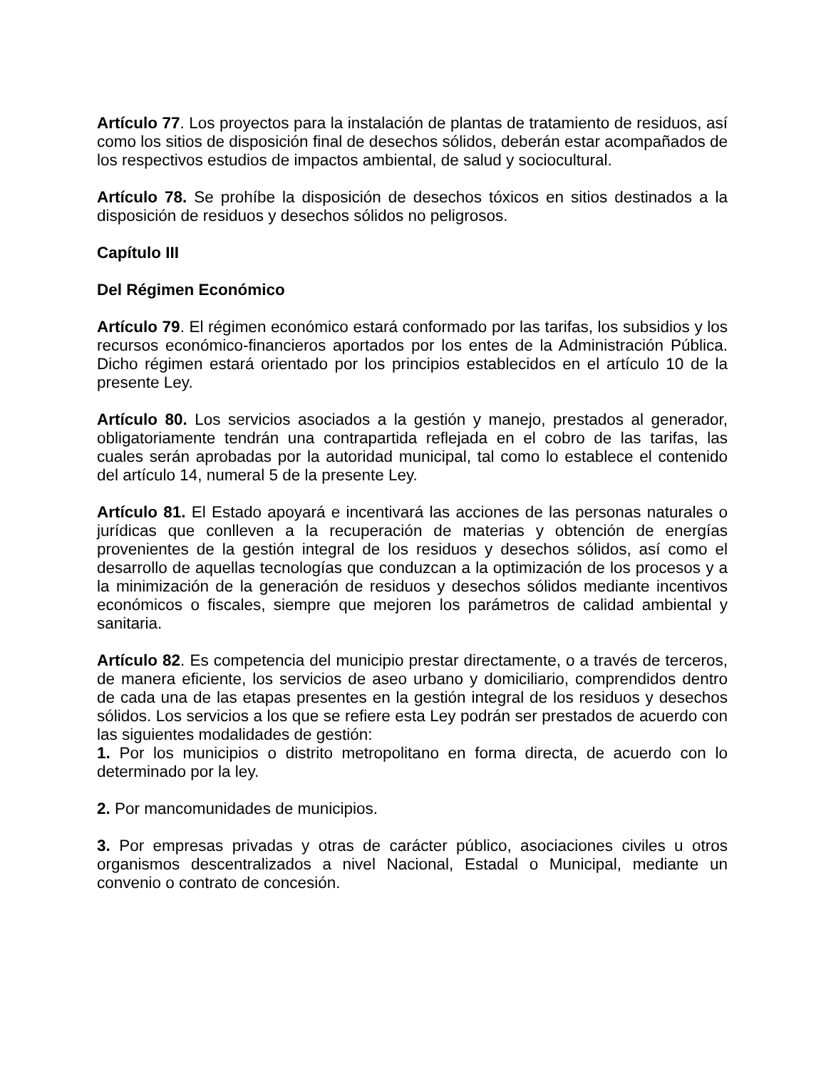Artículo 77. Los proyectos para la instalación de plantas de tratamiento de residuos, así como los sitios de disposición final de desechos sólidos, deberán estar acompañados de los respectivos estudios de impactos ambiental, de salud y sociocultural.
Artículo 78. Se prohíbe la disposición de desechos tóxicos en sitios destinados a la disposición de residuos y desechos sólidos no peligrosos.
Capítulo III
Del Régimen Económico
Artículo 79. El régimen económico estará conformado por las tarifas, los subsidios y los recursos económico-financieros aportados por los entes de la Administración Pública. Dicho régimen estará orientado por los principios establecidos en el artículo 10 de la presente Ley.
Artículo 80. Los servicios asociados a la gestión y manejo, prestados al generador, obligatoriamente tendrán una contrapartida reflejada en el cobro de las tarifas, las cuales serán aprobadas por la autoridad municipal, tal como lo establece el contenido del artículo 14, numeral 5 de la presente Ley.
Artículo 81. El Estado apoyará e incentivará las acciones de las personas naturales o jurídicas que conlleven a la recuperación de materias y obtención de energías provenientes de la gestión integral de los residuos y desechos sólidos, así como el desarrollo de aquellas tecnologías que conduzcan a la optimización de los procesos y a la minimización de la generación de residuos y desechos sólidos mediante incentivos económicos o fiscales, siempre que mejoren los parámetros de calidad ambiental y sanitaria.
Artículo 82. Es competencia del municipio prestar directamente, o a través de terceros, de manera eficiente, los servicios de aseo urbano y domiciliario, comprendidos dentro de cada una de las etapas presentes en la gestión integral de los residuos y desechos sólidos. Los servicios a los que se refiere esta Ley podrán ser prestados de acuerdo con las siguientes modalidades de gestión:
1. Por los municipios o distrito metropolitano en forma directa, de acuerdo con lo determinado por la ley.
2. Por mancomunidades de municipios.
3. Por empresas privadas y otras de carácter público, asociaciones civiles u otros organismos descentralizados a nivel Nacional, Estadal o Municipal, mediante un convenio o contrato de concesión.